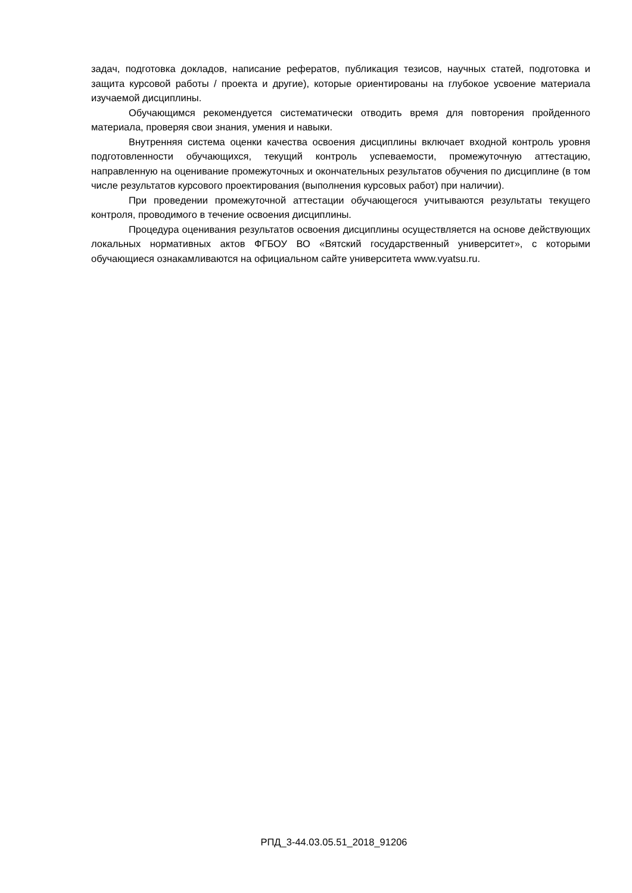задач, подготовка докладов, написание рефератов, публикация тезисов, научных статей, подготовка и защита курсовой работы / проекта и другие), которые ориентированы на глубокое усвоение материала изучаемой дисциплины.
Обучающимся рекомендуется систематически отводить время для повторения пройденного материала, проверяя свои знания, умения и навыки.
Внутренняя система оценки качества освоения дисциплины включает входной контроль уровня подготовленности обучающихся, текущий контроль успеваемости, промежуточную аттестацию, направленную на оценивание промежуточных и окончательных результатов обучения по дисциплине (в том числе результатов курсового проектирования (выполнения курсовых работ) при наличии).
При проведении промежуточной аттестации обучающегося учитываются результаты текущего контроля, проводимого в течение освоения дисциплины.
Процедура оценивания результатов освоения дисциплины осуществляется на основе действующих локальных нормативных актов ФГБОУ ВО «Вятский государственный университет», с которыми обучающиеся ознакамливаются на официальном сайте университета www.vyatsu.ru.
РПД_3-44.03.05.51_2018_91206